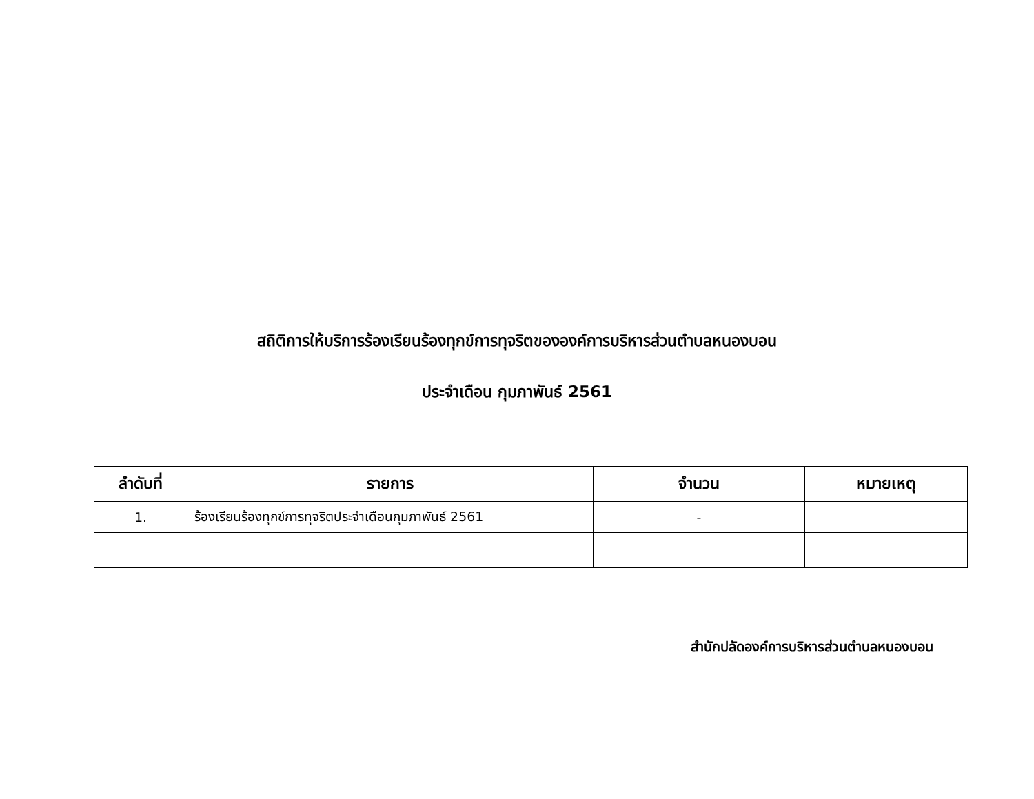สถิติการให้บริการร้องเรียนร้องทุกข์การทุจริตขององค์การบริหารส่วนตำบลหนองบอน
ประจำเดือน กุมภาพันธ์ 2561
| ลำดับที่ | รายการ | จำนวน | หมายเหตุ |
| --- | --- | --- | --- |
| 1. | ร้องเรียนร้องทุกข์การทุจริตประจำเดือนกุมภาพันธ์ 2561 | - | |
สำนักปลัดองค์การบริหารส่วนตำบลหนองบอน